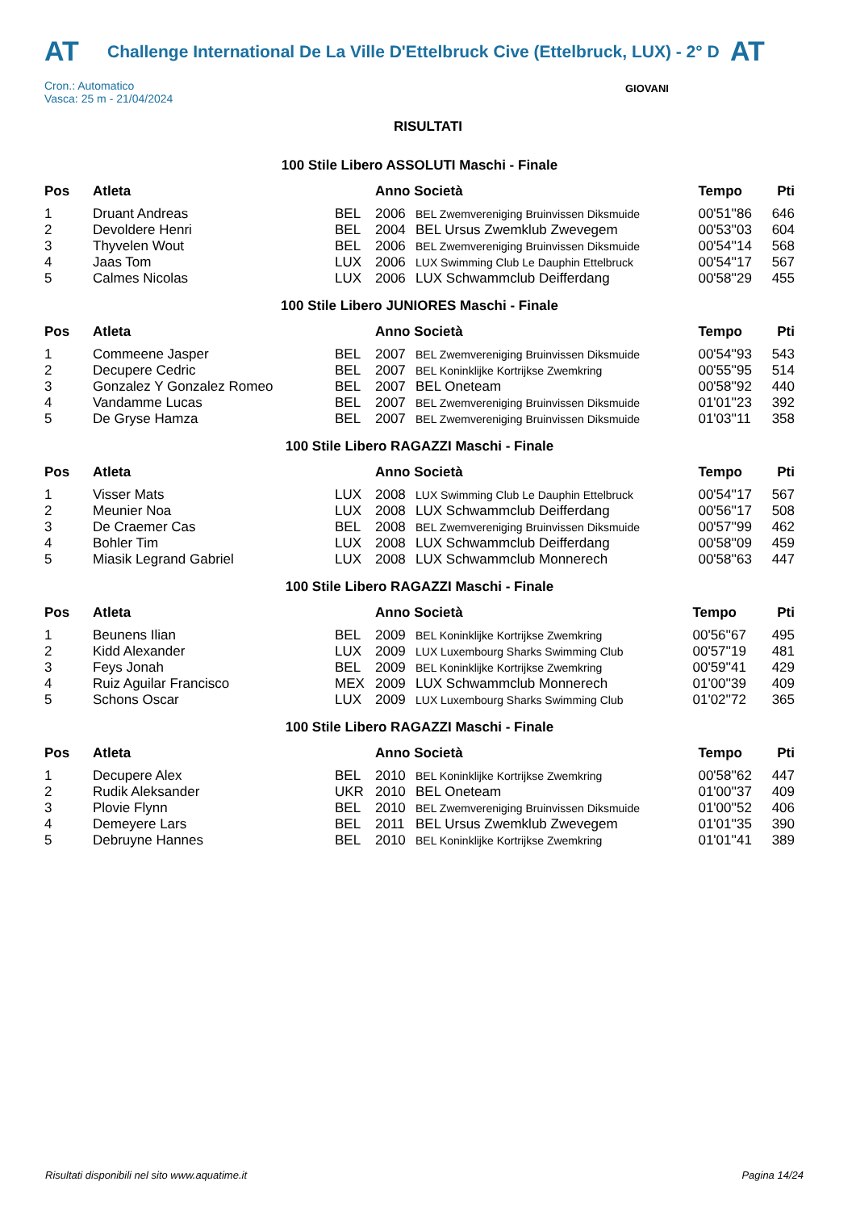AT
Challenge International De La Ville D'Ettelbruck Cive (Ettelbruck, LUX) - 2° D
AT
Cron.: Automatico
Vasca: 25 m - 21/04/2024
GIOVANI
RISULTATI
100 Stile Libero ASSOLUTI Maschi - Finale
| Pos | Atleta | | Anno Società | | Tempo | Pti |
| --- | --- | --- | --- | --- | --- | --- |
| 1 | Druant Andreas | BEL | 2006 | BEL Zwemvereniging Bruinvissen Diksmuide | 00'51''86 | 646 |
| 2 | Devoldere Henri | BEL | 2004 | BEL Ursus Zwemklub Zwevegem | 00'53''03 | 604 |
| 3 | Thyvelen Wout | BEL | 2006 | BEL Zwemvereniging Bruinvissen Diksmuide | 00'54''14 | 568 |
| 4 | Jaas Tom | LUX | 2006 | LUX Swimming Club Le Dauphin Ettelbruck | 00'54''17 | 567 |
| 5 | Calmes Nicolas | LUX | 2006 | LUX Schwammclub Deifferdang | 00'58''29 | 455 |
100 Stile Libero JUNIORES Maschi - Finale
| Pos | Atleta | | Anno Società | | Tempo | Pti |
| --- | --- | --- | --- | --- | --- | --- |
| 1 | Commeene Jasper | BEL | 2007 | BEL Zwemvereniging Bruinvissen Diksmuide | 00'54''93 | 543 |
| 2 | Decupere Cedric | BEL | 2007 | BEL Koninklijke Kortrijkse Zwemkring | 00'55''95 | 514 |
| 3 | Gonzalez Y Gonzalez Romeo | BEL | 2007 | BEL Oneteam | 00'58''92 | 440 |
| 4 | Vandamme Lucas | BEL | 2007 | BEL Zwemvereniging Bruinvissen Diksmuide | 01'01''23 | 392 |
| 5 | De Gryse Hamza | BEL | 2007 | BEL Zwemvereniging Bruinvissen Diksmuide | 01'03''11 | 358 |
100 Stile Libero RAGAZZI Maschi - Finale
| Pos | Atleta | | Anno Società | | Tempo | Pti |
| --- | --- | --- | --- | --- | --- | --- |
| 1 | Visser Mats | LUX | 2008 | LUX Swimming Club Le Dauphin Ettelbruck | 00'54''17 | 567 |
| 2 | Meunier Noa | LUX | 2008 | LUX Schwammclub Deifferdang | 00'56''17 | 508 |
| 3 | De Craemer Cas | BEL | 2008 | BEL Zwemvereniging Bruinvissen Diksmuide | 00'57''99 | 462 |
| 4 | Bohler Tim | LUX | 2008 | LUX Schwammclub Deifferdang | 00'58''09 | 459 |
| 5 | Miasik Legrand Gabriel | LUX | 2008 | LUX Schwammclub Monnerech | 00'58''63 | 447 |
100 Stile Libero RAGAZZI Maschi - Finale
| Pos | Atleta | | Anno Società | | Tempo | Pti |
| --- | --- | --- | --- | --- | --- | --- |
| 1 | Beunens Ilian | BEL | 2009 | BEL Koninklijke Kortrijkse Zwemkring | 00'56''67 | 495 |
| 2 | Kidd Alexander | LUX | 2009 | LUX Luxembourg Sharks Swimming Club | 00'57''19 | 481 |
| 3 | Feys Jonah | BEL | 2009 | BEL Koninklijke Kortrijkse Zwemkring | 00'59''41 | 429 |
| 4 | Ruiz Aguilar Francisco | MEX | 2009 | LUX Schwammclub Monnerech | 01'00''39 | 409 |
| 5 | Schons Oscar | LUX | 2009 | LUX Luxembourg Sharks Swimming Club | 01'02''72 | 365 |
100 Stile Libero RAGAZZI Maschi - Finale
| Pos | Atleta | | Anno Società | | Tempo | Pti |
| --- | --- | --- | --- | --- | --- | --- |
| 1 | Decupere Alex | BEL | 2010 | BEL Koninklijke Kortrijkse Zwemkring | 00'58''62 | 447 |
| 2 | Rudik Aleksander | UKR | 2010 | BEL Oneteam | 01'00''37 | 409 |
| 3 | Plovie Flynn | BEL | 2010 | BEL Zwemvereniging Bruinvissen Diksmuide | 01'00''52 | 406 |
| 4 | Demeyere Lars | BEL | 2011 | BEL Ursus Zwemklub Zwevegem | 01'01''35 | 390 |
| 5 | Debruyne Hannes | BEL | 2010 | BEL Koninklijke Kortrijkse Zwemkring | 01'01''41 | 389 |
Risultati disponibili nel sito www.aquatime.it Pagina 14/24